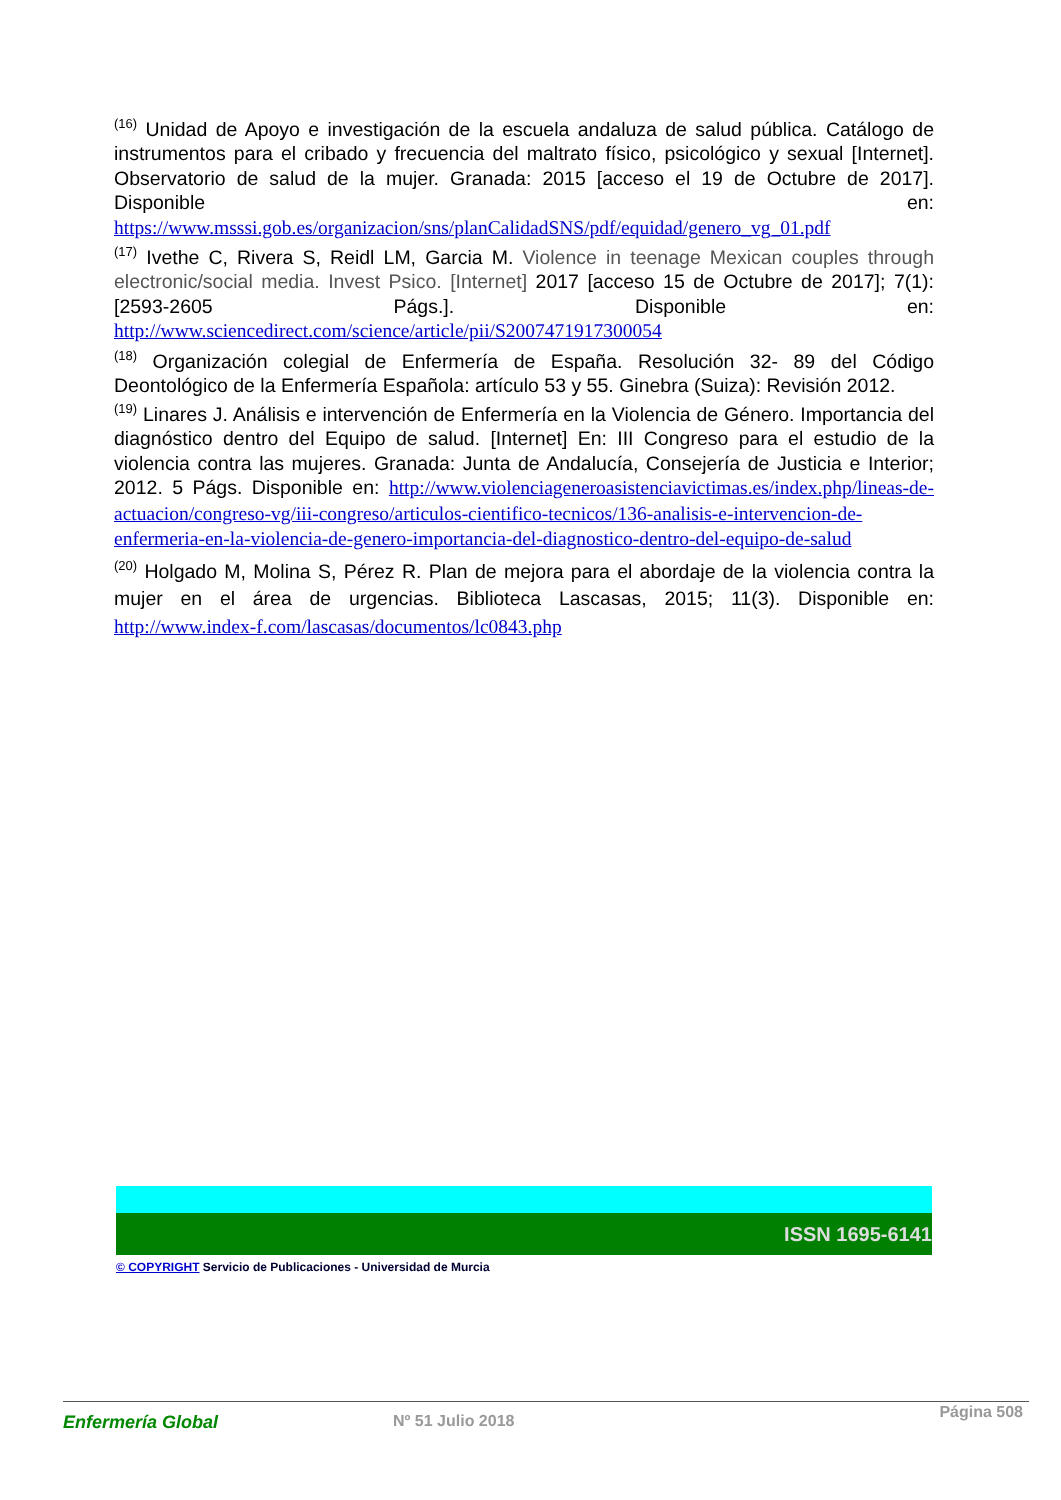<sup>(16)</sup> Unidad de Apoyo e investigación de la escuela andaluza de salud pública. Catálogo de instrumentos para el cribado y frecuencia del maltrato físico, psicológico y sexual [Internet]. Observatorio de salud de la mujer. Granada: 2015 [acceso el 19 de Octubre de 2017]. Disponible en: https://www.msssi.gob.es/organizacion/sns/planCalidadSNS/pdf/equidad/genero_vg_01.pdf
<sup>(17)</sup> Ivethe C, Rivera S, Reidl LM, Garcia M. Violence in teenage Mexican couples through electronic/social media. Invest Psico. [Internet] 2017 [acceso 15 de Octubre de 2017]; 7(1): [2593-2605 Págs.]. Disponible en: http://www.sciencedirect.com/science/article/pii/S2007471917300054
<sup>(18)</sup> Organización colegial de Enfermería de España. Resolución 32- 89 del Código Deontológico de la Enfermería Española: artículo 53 y 55. Ginebra (Suiza): Revisión 2012.
<sup>(19)</sup> Linares J. Análisis e intervención de Enfermería en la Violencia de Género. Importancia del diagnóstico dentro del Equipo de salud. [Internet] En: III Congreso para el estudio de la violencia contra las mujeres. Granada: Junta de Andalucía, Consejería de Justicia e Interior; 2012. 5 Págs. Disponible en: http://www.violenciageneroasistenciavictimas.es/index.php/lineas-de-actuacion/congreso-vg/iii-congreso/articulos-cientifico-tecnicos/136-analisis-e-intervencion-de-enfermeria-en-la-violencia-de-genero-importancia-del-diagnostico-dentro-del-equipo-de-salud
<sup>(20)</sup> Holgado M, Molina S, Pérez R. Plan de mejora para el abordaje de la violencia contra la mujer en el área de urgencias. Biblioteca Lascasas, 2015; 11(3). Disponible en: http://www.index-f.com/lascasas/documentos/lc0843.php
ISSN 1695-6141
© COPYRIGHT Servicio de Publicaciones - Universidad de Murcia
Enfermería Global Nº 51 Julio 2018 Página 508